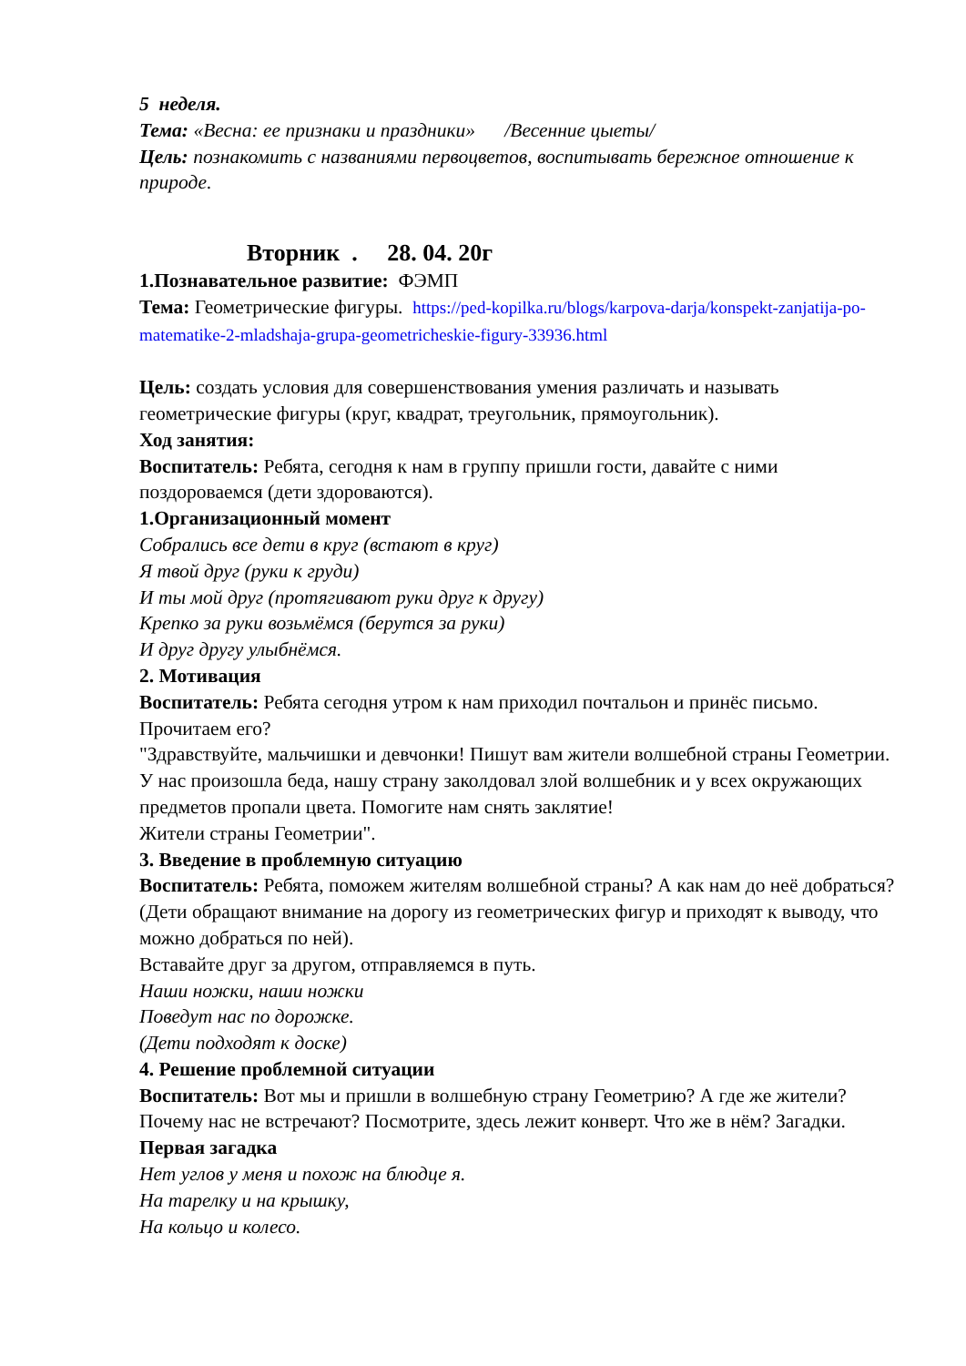5 неделя.
Тема: «Весна: ее признаки и праздники» /Весенние цыеты/
Цель: познакомить с названиями первоцветов, воспитывать бережное отношение к природе.
Вторник . 28. 04. 20г
1.Познавательное развитие: ФЭМП
Тема: Геометрические фигуры. https://ped-kopilka.ru/blogs/karpova-darja/konspekt-zanjatija-po-matematike-2-mladshaja-grupa-geometricheskie-figury-33936.html
Цель: создать условия для совершенствования умения различать и называть геометрические фигуры (круг, квадрат, треугольник, прямоугольник).
Ход занятия:
Воспитатель: Ребята, сегодня к нам в группу пришли гости, давайте с ними поздороваемся (дети здороваются).
1.Организационный момент
Собрались все дети в круг (встают в круг)
Я твой друг (руки к груди)
И ты мой друг (протягивают руки друг к другу)
Крепко за руки возьмёмся (берутся за руки)
И друг другу улыбнёмся.
2. Мотивация
Воспитатель: Ребята сегодня утром к нам приходил почтальон и принёс письмо. Прочитаем его?
"Здравствуйте, мальчишки и девчонки! Пишут вам жители волшебной страны Геометрии. У нас произошла беда, нашу страну заколдовал злой волшебник и у всех окружающих предметов пропали цвета. Помогите нам снять заклятие!
Жители страны Геометрии".
3. Введение в проблемную ситуацию
Воспитатель: Ребята, поможем жителям волшебной страны? А как нам до неё добраться? (Дети обращают внимание на дорогу из геометрических фигур и приходят к выводу, что можно добраться по ней).
Вставайте друг за другом, отправляемся в путь.
Наши ножки, наши ножки
Поведут нас по дорожке.
(Дети подходят к доске)
4. Решение проблемной ситуации
Воспитатель: Вот мы и пришли в волшебную страну Геометрию? А где же жители? Почему нас не встречают? Посмотрите, здесь лежит конверт. Что же в нём? Загадки.
Первая загадка
Нет углов у меня и похож на блюдце я.
На тарелку и на крышку,
На кольцо и колесо.